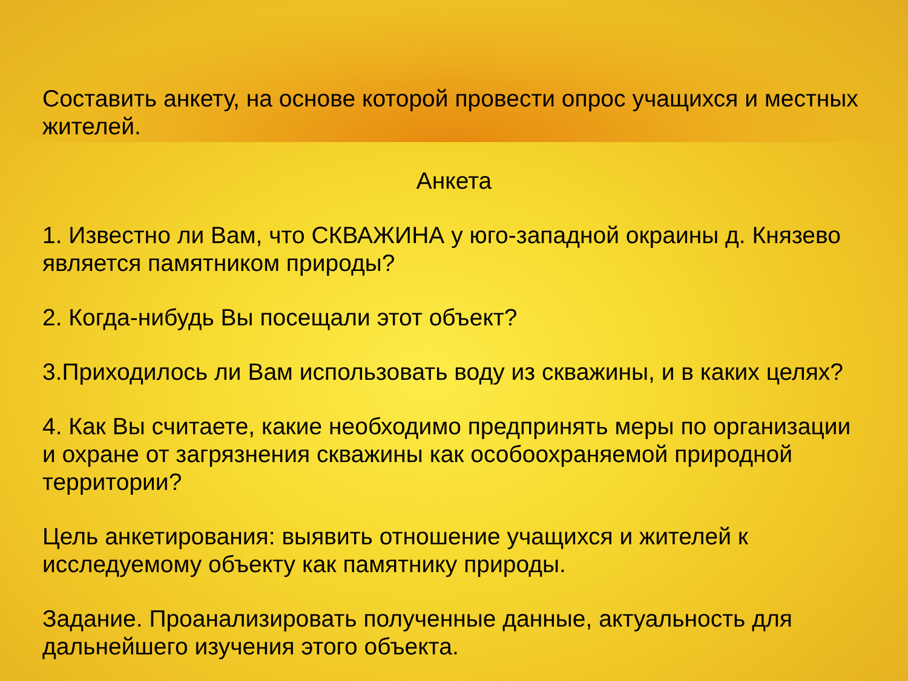Составить анкету, на основе которой провести опрос учащихся и местных жителей.
Анкета
1. Известно ли Вам, что СКВАЖИНА у юго-западной окраины д. Князево является памятником природы?
2. Когда-нибудь Вы посещали этот объект?
3.Приходилось ли Вам использовать воду из скважины, и в каких целях?
4. Как Вы считаете, какие необходимо предпринять меры по организации и охране от загрязнения скважины как особоохраняемой природной территории?
Цель анкетирования: выявить отношение учащихся и жителей к исследуемому объекту как памятнику природы.
Задание. Проанализировать полученные данные, актуальность для дальнейшего изучения этого объекта.